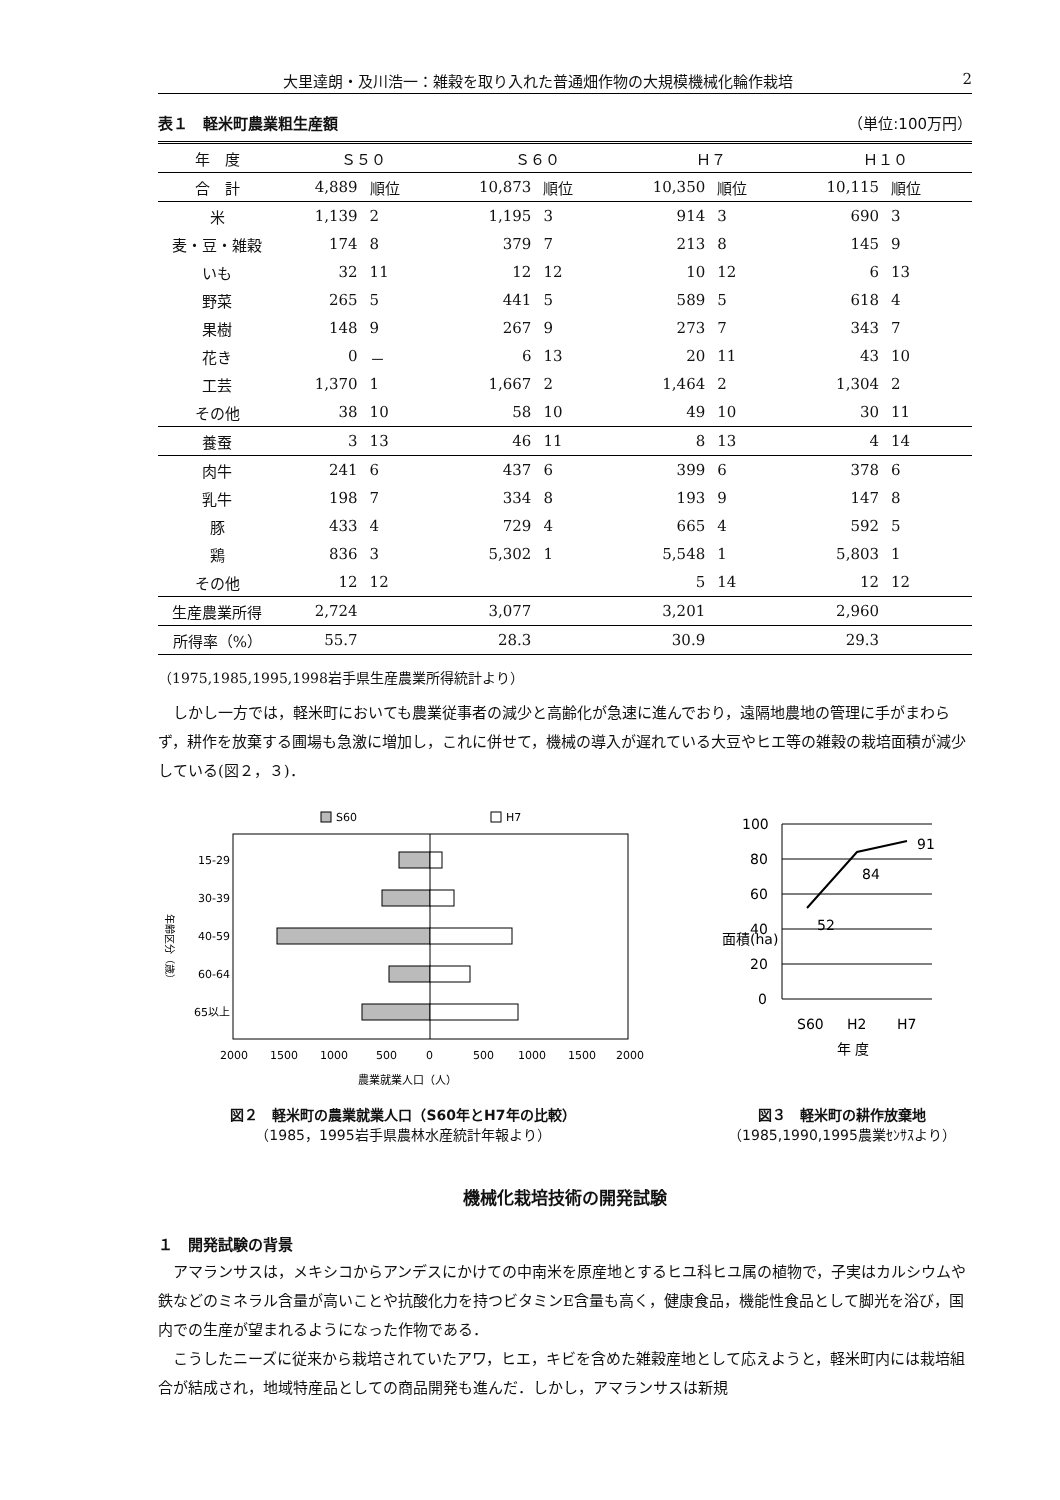大里達朗・及川浩一：雑穀を取り入れた普通畑作物の大規模機械化輪作栽培 2
表１　軽米町農業粗生産額 （単位:100万円）
| 年 度 | Ｓ５０ | | Ｓ６０ | | Ｈ７ | | Ｈ１０ | |
| --- | --- | --- | --- | --- | --- | --- | --- | --- |
| 合 計 | 4,889 | 順位 | 10,873 | 順位 | 10,350 | 順位 | 10,115 | 順位 |
| 米 | 1,139 | 2 | 1,195 | 3 | 914 | 3 | 690 | 3 |
| 麦・豆・雑穀 | 174 | 8 | 379 | 7 | 213 | 8 | 145 | 9 |
| いも | 32 | 11 | 12 | 12 | 10 | 12 | 6 | 13 |
| 野菜 | 265 | 5 | 441 | 5 | 589 | 5 | 618 | 4 |
| 果樹 | 148 | 9 | 267 | 9 | 273 | 7 | 343 | 7 |
| 花き | 0 | － | 6 | 13 | 20 | 11 | 43 | 10 |
| 工芸 | 1,370 | 1 | 1,667 | 2 | 1,464 | 2 | 1,304 | 2 |
| その他 | 38 | 10 | 58 | 10 | 49 | 10 | 30 | 11 |
| 養蚕 | 3 | 13 | 46 | 11 | 8 | 13 | 4 | 14 |
| 肉牛 | 241 | 6 | 437 | 6 | 399 | 6 | 378 | 6 |
| 乳牛 | 198 | 7 | 334 | 8 | 193 | 9 | 147 | 8 |
| 豚 | 433 | 4 | 729 | 4 | 665 | 4 | 592 | 5 |
| 鶏 | 836 | 3 | 5,302 | 1 | 5,548 | 1 | 5,803 | 1 |
| その他 | 12 | 12 | | | 5 | 14 | 12 | 12 |
| 生産農業所得 | 2,724 | | 3,077 | | 3,201 | | 2,960 | |
| 所得率（%） | 55.7 | | 28.3 | | 30.9 | | 29.3 | |
（1975,1985,1995,1998岩手県生産農業所得統計より）
しかし一方では，軽米町においても農業従事者の減少と高齢化が急速に進んでおり，遠隔地農地の管理に手がまわらず，耕作を放棄する圃場も急激に増加し，これに併せて，機械の導入が遅れている大豆やヒエ等の雑穀の栽培面積が減少している(図２，３)．
S60
H7
15-29
30-39
40-59
60-64
65以上
年齢区分（歳）
2000
1500
1000
500
0
500
1000
1500
2000
農業就業人口（人）
図２　軽米町の農業就業人口（S60年とH7年の比較）
（1985，1995岩手県農林水産統計年報より）
100
80
60
40
20
0
面積(ha)
52
84
91
S60
H2
H7
年 度
図３　軽米町の耕作放棄地
（1985,1990,1995農業ｾﾝｻｽより）
機械化栽培技術の開発試験
１　開発試験の背景
アマランサスは，メキシコからアンデスにかけての中南米を原産地とするヒユ科ヒユ属の植物で，子実はカルシウムや鉄などのミネラル含量が高いことや抗酸化力を持つビタミンE含量も高く，健康食品，機能性食品として脚光を浴び，国内での生産が望まれるようになった作物である．
こうしたニーズに従来から栽培されていたアワ，ヒエ，キビを含めた雑穀産地として応えようと，軽米町内には栽培組合が結成され，地域特産品としての商品開発も進んだ．しかし，アマランサスは新規